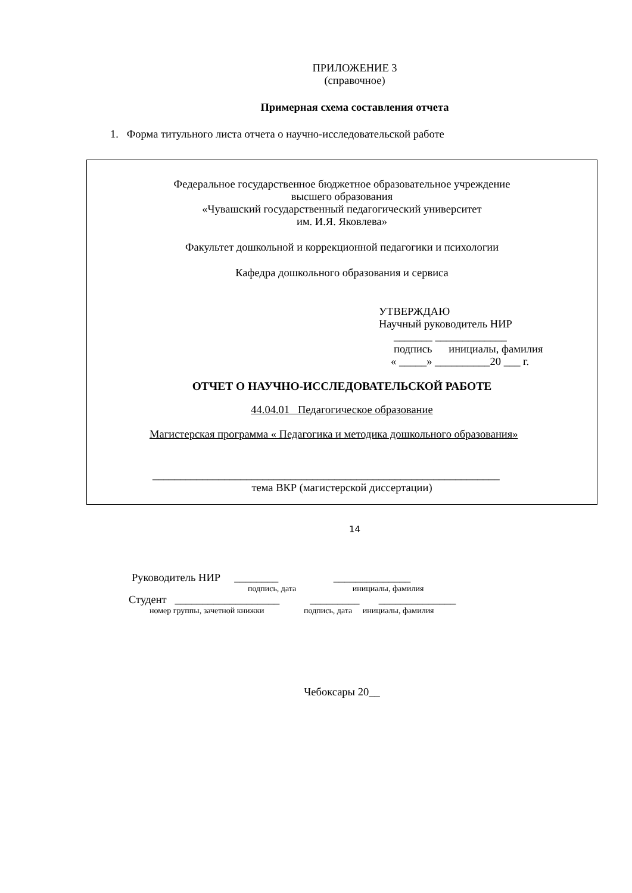ПРИЛОЖЕНИЕ 3
(справочное)
Примерная схема составления отчета
1. Форма титульного листа отчета о научно-исследовательской работе
Федеральное государственное бюджетное образовательное учреждение
высшего образования
«Чувашский государственный педагогический университет
им. И.Я. Яковлева»
Факультет дошкольной и коррекционной педагогики и психологии
Кафедра дошкольного образования и сервиса
УТВЕРЖДАЮ
Научный руководитель НИР
_______ _____________
подпись инициалы, фамилия
« _____» __________20 ___ г.
ОТЧЕТ О НАУЧНО-ИССЛЕДОВАТЕЛЬСКОЙ РАБОТЕ
44.04.01 Педагогическое образование
Магистерская программа « Педагогика и методика дошкольного образования»
_______________________________________________________________
тема ВКР (магистерской диссертации)
Руководитель НИР ________ ______________
подпись, дата инициалы, фамилия
Студент ___________________ _________ ______________
номер группы, зачетной книжки подпись, дата инициалы, фамилия
Чебоксары 20__
14